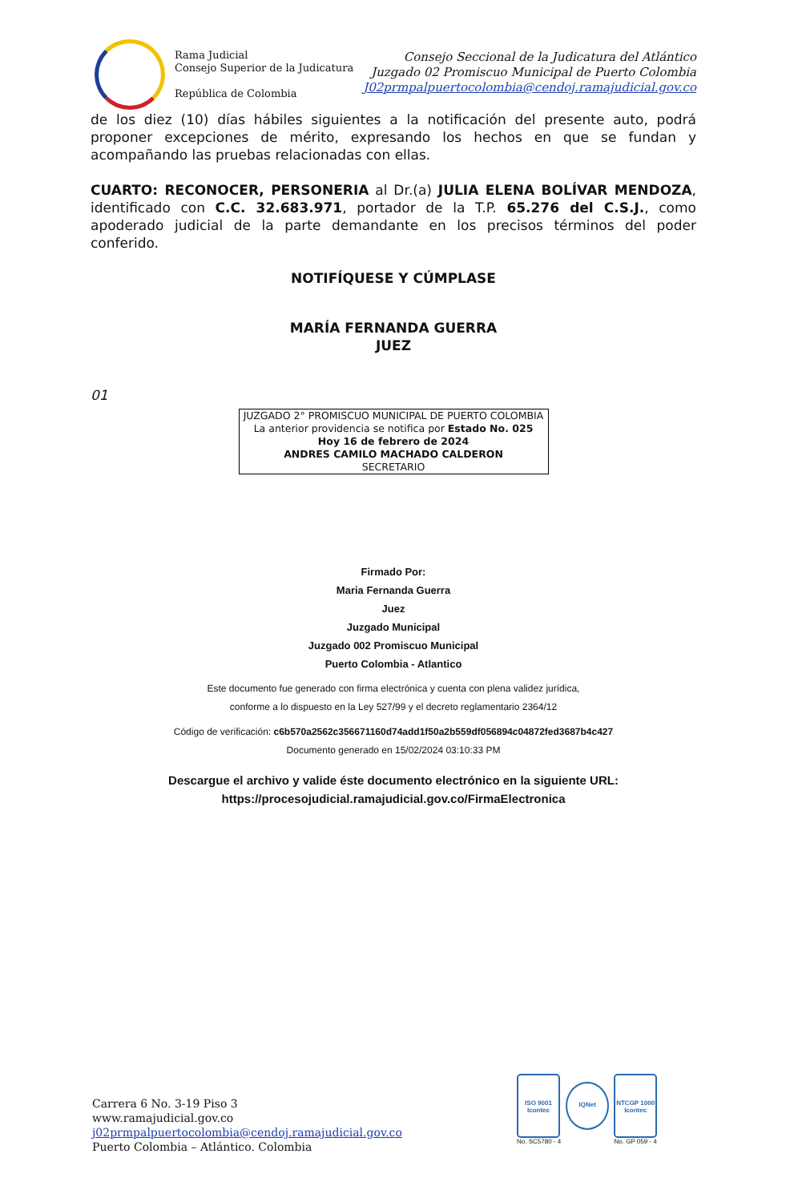Rama Judicial
Consejo Superior de la Judicatura
República de Colombia
Consejo Seccional de la Judicatura del Atlántico
Juzgado 02 Promiscuo Municipal de Puerto Colombia
J02prmpalpuertocolombia@cendoj.ramajudicial.gov.co
de los diez (10) días hábiles siguientes a la notificación del presente auto, podrá proponer excepciones de mérito, expresando los hechos en que se fundan y acompañando las pruebas relacionadas con ellas.
CUARTO: RECONOCER, PERSONERIA al Dr.(a) JULIA ELENA BOLÍVAR MENDOZA, identificado con C.C. 32.683.971, portador de la T.P. 65.276 del C.S.J., como apoderado judicial de la parte demandante en los precisos términos del poder conferido.
NOTIFÍQUESE Y CÚMPLASE
MARÍA FERNANDA GUERRA
JUEZ
01
JUZGADO 2° PROMISCUO MUNICIPAL DE PUERTO COLOMBIA
La anterior providencia se notifica por Estado No. 025
Hoy 16 de febrero de 2024
ANDRES CAMILO MACHADO CALDERON
SECRETARIO
Firmado Por:
Maria Fernanda Guerra
Juez
Juzgado Municipal
Juzgado 002 Promiscuo Municipal
Puerto Colombia - Atlantico
Este documento fue generado con firma electrónica y cuenta con plena validez jurídica,
conforme a lo dispuesto en la Ley 527/99 y el decreto reglamentario 2364/12
Código de verificación: c6b570a2562c356671160d74add1f50a2b559df056894c04872fed3687b4c427
Documento generado en 15/02/2024 03:10:33 PM
Descargue el archivo y valide éste documento electrónico en la siguiente URL:
https://procesojudicial.ramajudicial.gov.co/FirmaElectronica
Carrera 6 No. 3-19 Piso 3
www.ramajudicial.gov.co
j02prmpalpuertocolombia@cendoj.ramajudicial.gov.co
Puerto Colombia – Atlántico. Colombia
ISO 9001
Icontec
No. SC5780 - 4
IQNet
NTCGP 1000
Icontec
No. GP 059 - 4